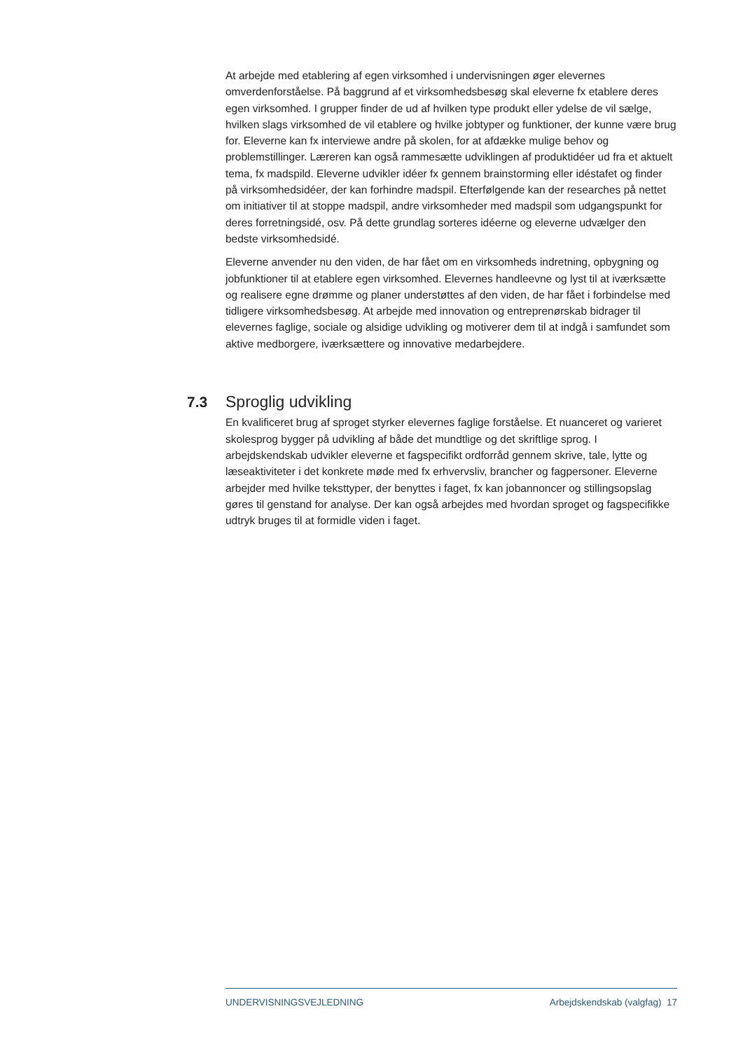At arbejde med etablering af egen virksomhed i undervisningen øger elevernes omverdenforståelse. På baggrund af et virksomhedsbesøg skal eleverne fx etablere deres egen virksomhed. I grupper finder de ud af hvilken type produkt eller ydelse de vil sælge, hvilken slags virksomhed de vil etablere og hvilke jobtyper og funktioner, der kunne være brug for. Eleverne kan fx interviewe andre på skolen, for at afdække mulige behov og problemstillinger. Læreren kan også rammesætte udviklingen af produktidéer ud fra et aktuelt tema, fx madspild. Eleverne udvikler idéer fx gennem brainstorming eller idéstafet og finder på virksomhedsidéer, der kan forhindre madspil. Efterfølgende kan der researches på nettet om initiativer til at stoppe madspil, andre virksomheder med madspil som udgangspunkt for deres forretningsidé, osv. På dette grundlag sorteres idéerne og eleverne udvælger den bedste virksomhedsidé.
Eleverne anvender nu den viden, de har fået om en virksomheds indretning, opbygning og jobfunktioner til at etablere egen virksomhed. Elevernes handleevne og lyst til at iværksætte og realisere egne drømme og planer understøttes af den viden, de har fået i forbindelse med tidligere virksomhedsbesøg. At arbejde med innovation og entreprenørskab bidrager til elevernes faglige, sociale og alsidige udvikling og motiverer dem til at indgå i samfundet som aktive medborgere, iværksættere og innovative medarbejdere.
7.3 Sproglig udvikling
En kvalificeret brug af sproget styrker elevernes faglige forståelse. Et nuanceret og varieret skolesprog bygger på udvikling af både det mundtlige og det skriftlige sprog. I arbejdskendskab udvikler eleverne et fagspecifikt ordforråd gennem skrive, tale, lytte og læseaktiviteter i det konkrete møde med fx erhvervsliv, brancher og fagpersoner. Eleverne arbejder med hvilke teksttyper, der benyttes i faget, fx kan jobannoncer og stillingsopslag gøres til genstand for analyse. Der kan også arbejdes med hvordan sproget og fagspecifikke udtryk bruges til at formidle viden i faget.
UNDERVISNINGSVEJLEDNING Arbejdskendskab (valgfag) 17